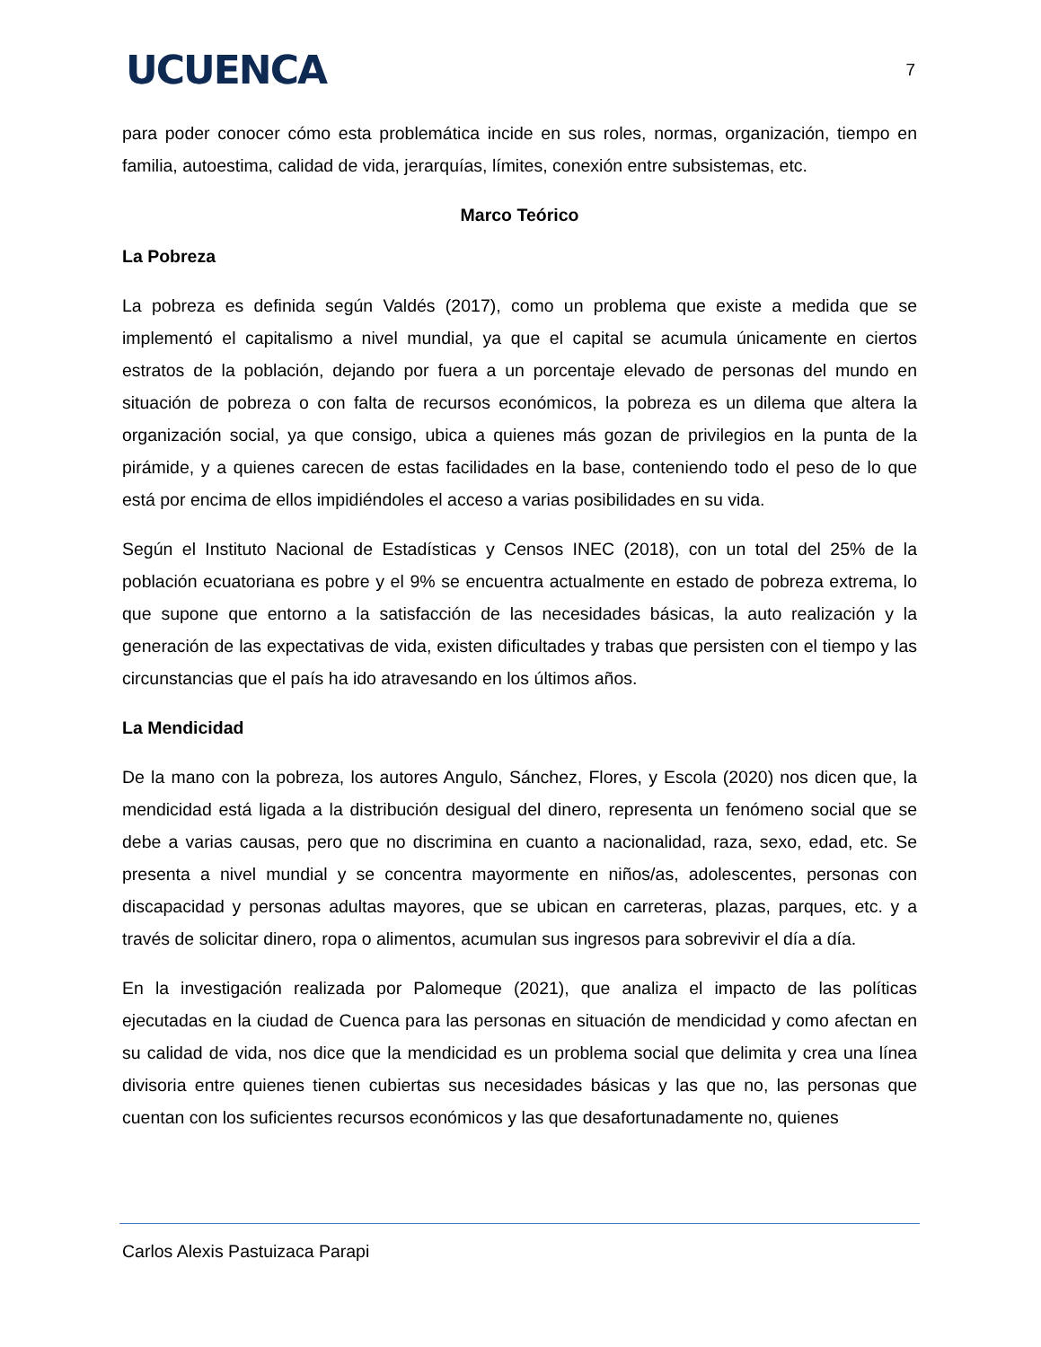UCUENCA
7
para poder conocer cómo esta problemática incide en sus roles, normas, organización, tiempo en familia, autoestima, calidad de vida, jerarquías, límites, conexión entre subsistemas, etc.
Marco Teórico
La Pobreza
La pobreza es definida según Valdés (2017), como un problema que existe a medida que se implementó el capitalismo a nivel mundial, ya que el capital se acumula únicamente en ciertos estratos de la población, dejando por fuera a un porcentaje elevado de personas del mundo en situación de pobreza o con falta de recursos económicos, la pobreza es un dilema que altera la organización social, ya que consigo, ubica a quienes más gozan de privilegios en la punta de la pirámide, y a quienes carecen de estas facilidades en la base, conteniendo todo el peso de lo que está por encima de ellos impidiéndoles el acceso a varias posibilidades en su vida.
Según el Instituto Nacional de Estadísticas y Censos INEC (2018), con un total del 25% de la población ecuatoriana es pobre y el 9% se encuentra actualmente en estado de pobreza extrema, lo que supone que entorno a la satisfacción de las necesidades básicas, la auto realización y la generación de las expectativas de vida, existen dificultades y trabas que persisten con el tiempo y las circunstancias que el país ha ido atravesando en los últimos años.
La Mendicidad
De la mano con la pobreza, los autores Angulo, Sánchez, Flores, y Escola (2020) nos dicen que, la mendicidad está ligada a la distribución desigual del dinero, representa un fenómeno social que se debe a varias causas, pero que no discrimina en cuanto a nacionalidad, raza, sexo, edad, etc. Se presenta a nivel mundial y se concentra mayormente en niños/as, adolescentes, personas con discapacidad y personas adultas mayores, que se ubican en carreteras, plazas, parques, etc. y a través de solicitar dinero, ropa o alimentos, acumulan sus ingresos para sobrevivir el día a día.
En la investigación realizada por Palomeque (2021), que analiza el impacto de las políticas ejecutadas en la ciudad de Cuenca para las personas en situación de mendicidad y como afectan en su calidad de vida, nos dice que la mendicidad es un problema social que delimita y crea una línea divisoria entre quienes tienen cubiertas sus necesidades básicas y las que no, las personas que cuentan con los suficientes recursos económicos y las que desafortunadamente no, quienes
Carlos Alexis Pastuizaca Parapi